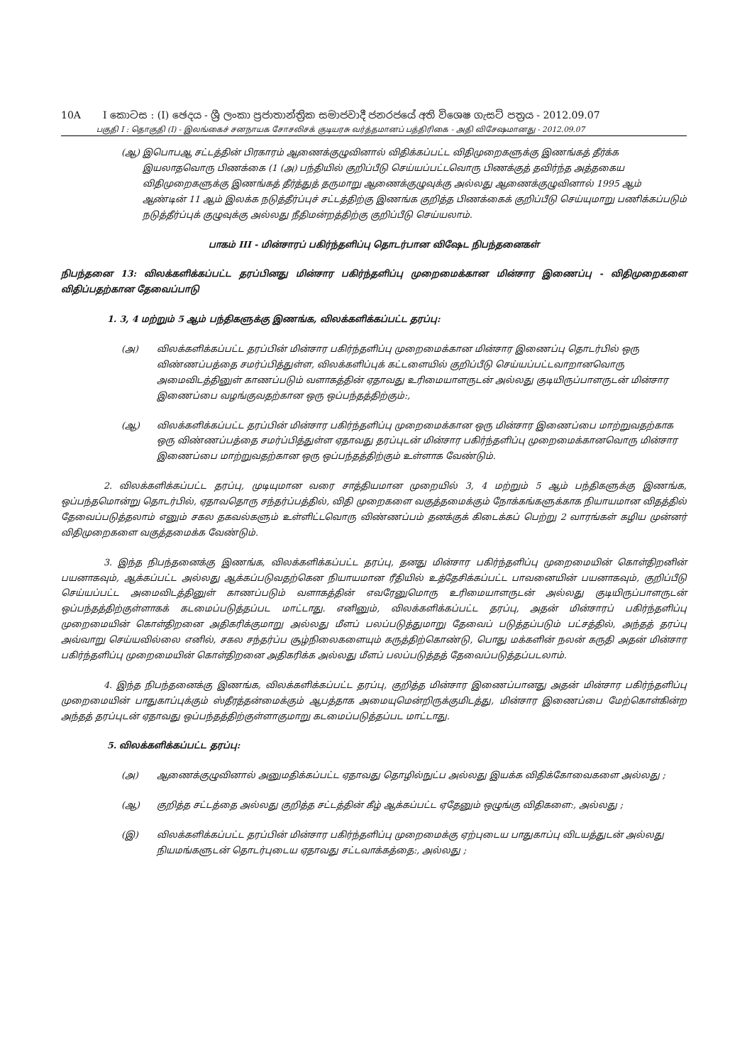10A I කොටස : (I) ඡෙදය - ශ්‍රී ලංකා ප්‍රජාතාන්ත්‍රික සමාජවාදී ජනරජයේ අති විශෙෂ ගැසට් පත්‍රය - 2012.09.07
பகுதி I : தொகுதி (I) - இலங்கைச் சனநாயக சோசலிசக் குடியரசு வர்த்தமானப் பத்திரிகை - அதி விசேஷமானது - 2012.09.07
(ஆ) இபொபஆ சட்டத்தின் பிரகாரம் ஆணைக்குழுவினால் விதிக்கப்பட்ட விதிமுறைகளுக்கு இணங்கத் தீர்க்க இயலாதவொரு பிணக்கை (1 (அ) பந்தியில் குறிப்பீடு செய்யப்பட்டவொரு பிணக்குத் தவிர்ந்த அத்தகைய விதிமுறைகளுக்கு இணங்கத் தீர்த்துத் தருமாறு ஆணைக்குழுவுக்கு அல்லது ஆணைக்குழுவினால் 1995 ஆம் ஆண்டின் 11 ஆம் இலக்க நடுத்தீர்ப்புச் சட்டத்திற்கு இணங்க குறித்த பிணக்கைக் குறிப்பீடு செய்யுமாறு பணிக்கப்படும் நடுத்தீர்ப்புக் குழுவுக்கு அல்லது நீதிமன்றத்திற்கு குறிப்பீடு செய்யலாம்.
பாகம் III - மின்சாரப் பகிர்ந்தளிப்பு தொடர்பான விஷேட நிபந்தனைகள்
நிபந்தனை 13: விலக்களிக்கப்பட்ட தரப்பினது மின்சார பகிர்ந்தளிப்பு முறைமைக்கான மின்சார இணைப்பு - விதிமுறைகளை விதிப்பதற்கான தேவைப்பாடு
1. 3, 4 மற்றும் 5 ஆம் பந்திகளுக்கு இணங்க, விலக்களிக்கப்பட்ட தரப்பு:
(அ) விலக்களிக்கப்பட்ட தரப்பின் மின்சார பகிர்ந்தளிப்பு முறைமைக்கான மின்சார இணைப்பு தொடர்பில் ஒரு விண்ணப்பத்தை சமர்ப்பித்துள்ள, விலக்களிப்புக் கட்டளையில் குறிப்பீடு செய்யப்பட்டவாறானவொரு அமைவிடத்தினுள் காணப்படும் வளாகத்தின் ஏதாவது உரிமையாளருடன் அல்லது குடியிருப்பாளருடன் மின்சார இணைப்பை வழங்குவதற்கான ஒரு ஒப்பந்தத்திற்கும்:,
(ஆ) விலக்களிக்கப்பட்ட தரப்பின் மின்சார பகிர்ந்தளிப்பு முறைமைக்கான ஒரு மின்சார இணைப்பை மாற்றுவதற்காக ஒரு விண்ணப்பத்தை சமர்ப்பித்துள்ள ஏதாவது தரப்புடன் மின்சார பகிர்ந்தளிப்பு முறைமைக்கானவொரு மின்சார இணைப்பை மாற்றுவதற்கான ஒரு ஒப்பந்தத்திற்கும் உள்ளாக வேண்டும்.
2. விலக்களிக்கப்பட்ட தரப்பு, முடியுமான வரை சாத்தியமான முறையில் 3, 4 மற்றும் 5 ஆம் பந்திகளுக்கு இணங்க, ஒப்பந்தமொன்று தொடர்பில், ஏதாவதொரு சந்தர்ப்பத்தில், விதி முறைகளை வகுத்தமைக்கும் நோக்கங்களுக்காக நியாயமான விதத்தில் தேவைப்படுத்தலாம் எனும் சகல தகவல்களும் உள்ளிட்டவொரு விண்ணப்பம் தனக்குக் கிடைக்கப் பெற்று 2 வாரங்கள் கழிய முன்னர் விதிமுறைகளை வகுத்தமைக்க வேண்டும்.
3. இந்த நிபந்தனைக்கு இணங்க, விலக்களிக்கப்பட்ட தரப்பு, தனது மின்சார பகிர்ந்தளிப்பு முறைமையின் கொள்திறனின் பயனாகவும், ஆக்கப்பட்ட அல்லது ஆக்கப்படுவதற்கென நியாயமான ரீதியில் உத்தேசிக்கப்பட்ட பாவனையின் பயனாகவும், குறிப்பீடு செய்யப்பட்ட அமைவிடத்தினுள் காணப்படும் வளாகத்தின் எவரேனுமொரு உரிமையாளருடன் அல்லது குடியிருப்பாளருடன் ஒப்பந்தத்திற்குள்ளாகக் கடமைப்படுத்தப்பட மாட்டாது. எனினும், விலக்களிக்கப்பட்ட தரப்பு, அதன் மின்சாரப் பகிர்ந்தளிப்பு முறைமையின் கொள்திறனை அதிகரிக்குமாறு அல்லது மீளப் பலப்படுத்துமாறு தேவைப் படுத்தப்படும் பட்சத்தில், அந்தத் தரப்பு அவ்வாறு செய்யவில்லை எனில், சகல சந்தர்ப்ப சூழ்நிலைகளையும் கருத்திற்கொண்டு, பொது மக்களின் நலன் கருதி அதன் மின்சார பகிர்ந்தளிப்பு முறைமையின் கொள்திறனை அதிகரிக்க அல்லது மீளப் பலப்படுத்தத் தேவைப்படுத்தப்படலாம்.
4. இந்த நிபந்தனைக்கு இணங்க, விலக்களிக்கப்பட்ட தரப்பு, குறித்த மின்சார இணைப்பானது அதன் மின்சார பகிர்ந்தளிப்பு முறைமையின் பாதுகாப்புக்கும் ஸ்தீரத்தன்மைக்கும் ஆபத்தாக அமையுமென்றிருக்குமிடத்து, மின்சார இணைப்பை மேற்கொள்கின்ற அந்தத் தரப்புடன் ஏதாவது ஒப்பந்தத்திற்குள்ளாகுமாறு கடமைப்படுத்தப்பட மாட்டாது.
5. விலக்களிக்கப்பட்ட தரப்பு:
(அ) ஆணைக்குழுவினால் அனுமதிக்கப்பட்ட ஏதாவது தொழில்நுட்ப அல்லது இயக்க விதிக்கோவைகளை அல்லது ;
(ஆ) குறித்த சட்டத்தை அல்லது குறித்த சட்டத்தின் கீழ் ஆக்கப்பட்ட ஏதேனும் ஒழுங்கு விதிகளை:, அல்லது ;
(இ) விலக்களிக்கப்பட்ட தரப்பின் மின்சார பகிர்ந்தளிப்பு முறைமைக்கு ஏற்புடைய பாதுகாப்பு விடயத்துடன் அல்லது நியமங்களுடன் தொடர்புடைய ஏதாவது சட்டவாக்கத்தை:, அல்லது ;